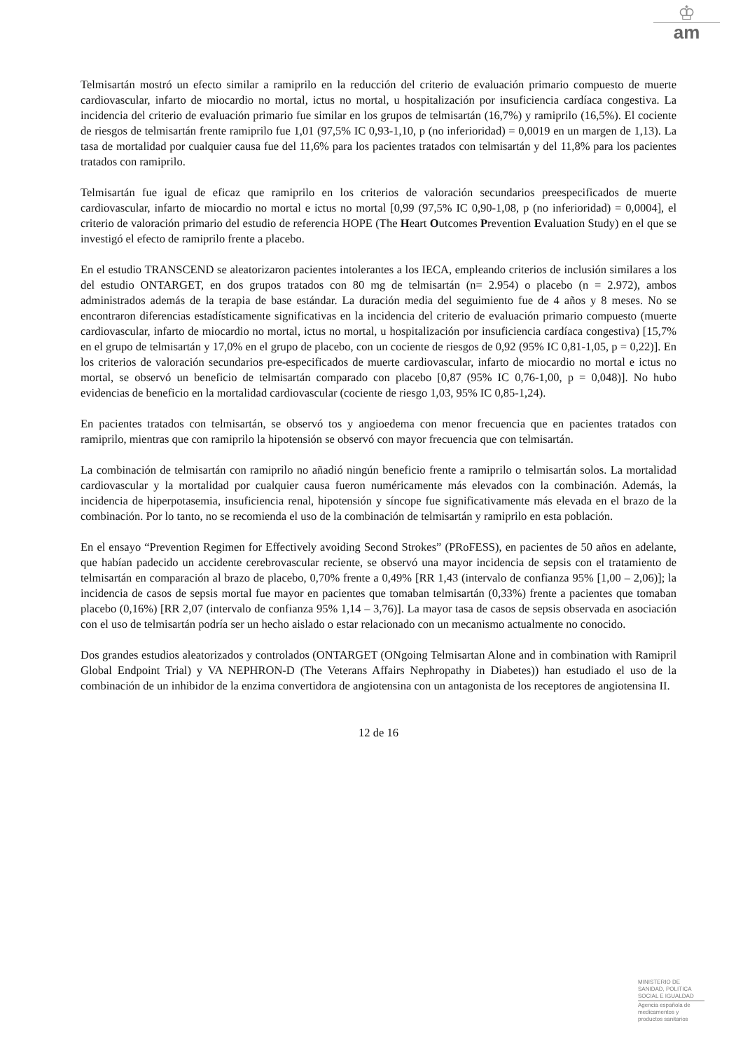♔
am
Telmisartán mostró un efecto similar a ramiprilo en la reducción del criterio de evaluación primario compuesto de muerte cardiovascular, infarto de miocardio no mortal, ictus no mortal, u hospitalización por insuficiencia cardíaca congestiva. La incidencia del criterio de evaluación primario fue similar en los grupos de telmisartán (16,7%) y ramiprilo (16,5%). El cociente de riesgos de telmisartán frente ramiprilo fue 1,01 (97,5% IC 0,93-1,10, p (no inferioridad) = 0,0019 en un margen de 1,13). La tasa de mortalidad por cualquier causa fue del 11,6% para los pacientes tratados con telmisartán y del 11,8% para los pacientes tratados con ramiprilo.
Telmisartán fue igual de eficaz que ramiprilo en los criterios de valoración secundarios preespecificados de muerte cardiovascular, infarto de miocardio no mortal e ictus no mortal [0,99 (97,5% IC 0,90-1,08, p (no inferioridad) = 0,0004], el criterio de valoración primario del estudio de referencia HOPE (The Heart Outcomes Prevention Evaluation Study) en el que se investigó el efecto de ramiprilo frente a placebo.
En el estudio TRANSCEND se aleatorizaron pacientes intolerantes a los IECA, empleando criterios de inclusión similares a los del estudio ONTARGET, en dos grupos tratados con 80 mg de telmisartán (n= 2.954) o placebo (n = 2.972), ambos administrados además de la terapia de base estándar. La duración media del seguimiento fue de 4 años y 8 meses. No se encontraron diferencias estadísticamente significativas en la incidencia del criterio de evaluación primario compuesto (muerte cardiovascular, infarto de miocardio no mortal, ictus no mortal, u hospitalización por insuficiencia cardíaca congestiva) [15,7% en el grupo de telmisartán y 17,0% en el grupo de placebo, con un cociente de riesgos de 0,92 (95% IC 0,81-1,05, p = 0,22)]. En los criterios de valoración secundarios pre-especificados de muerte cardiovascular, infarto de miocardio no mortal e ictus no mortal, se observó un beneficio de telmisartán comparado con placebo [0,87 (95% IC 0,76-1,00, p = 0,048)]. No hubo evidencias de beneficio en la mortalidad cardiovascular (cociente de riesgo 1,03, 95% IC 0,85-1,24).
En pacientes tratados con telmisartán, se observó tos y angioedema con menor frecuencia que en pacientes tratados con ramiprilo, mientras que con ramiprilo la hipotensión se observó con mayor frecuencia que con telmisartán.
La combinación de telmisartán con ramiprilo no añadió ningún beneficio frente a ramiprilo o telmisartán solos. La mortalidad cardiovascular y la mortalidad por cualquier causa fueron numéricamente más elevados con la combinación. Además, la incidencia de hiperpotasemia, insuficiencia renal, hipotensión y síncope fue significativamente más elevada en el brazo de la combinación. Por lo tanto, no se recomienda el uso de la combinación de telmisartán y ramiprilo en esta población.
En el ensayo “Prevention Regimen for Effectively avoiding Second Strokes” (PRoFESS), en pacientes de 50 años en adelante, que habían padecido un accidente cerebrovascular reciente, se observó una mayor incidencia de sepsis con el tratamiento de telmisartán en comparación al brazo de placebo, 0,70% frente a 0,49% [RR 1,43 (intervalo de confianza 95% [1,00 – 2,06)]; la incidencia de casos de sepsis mortal fue mayor en pacientes que tomaban telmisartán (0,33%) frente a pacientes que tomaban placebo (0,16%) [RR 2,07 (intervalo de confianza 95% 1,14 – 3,76)]. La mayor tasa de casos de sepsis observada en asociación con el uso de telmisartán podría ser un hecho aislado o estar relacionado con un mecanismo actualmente no conocido.
Dos grandes estudios aleatorizados y controlados (ONTARGET (ONgoing Telmisartan Alone and in combination with Ramipril Global Endpoint Trial) y VA NEPHRON-D (The Veterans Affairs Nephropathy in Diabetes)) han estudiado el uso de la combinación de un inhibidor de la enzima convertidora de angiotensina con un antagonista de los receptores de angiotensina II.
12 de 16
MINISTERIO DE
SANIDAD, POLITICA
SOCIAL E IGUALDAD
Agencia española de
medicamentos y
productos sanitarios